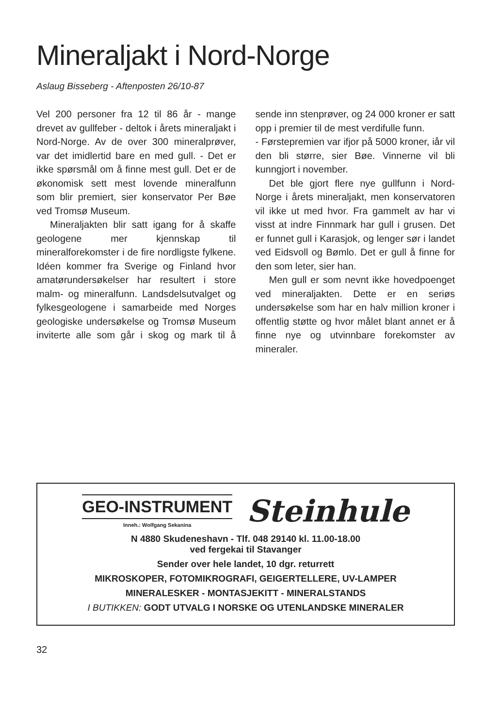Mineraljakt i Nord-Norge
Aslaug Bisseberg - Aftenposten 26/10-87
Vel 200 personer fra 12 til 86 år - mange drevet av gullfeber - deltok i årets mineraljakt i Nord-Norge. Av de over 300 mineralprøver, var det imidlertid bare en med gull. - Det er ikke spørsmål om å finne mest gull. Det er de økonomisk sett mest lovende mineralfunn som blir premiert, sier konservator Per Bøe ved Tromsø Museum.
Mineraljakten blir satt igang for å skaffe geologene mer kjennskap til mineralforekomster i de fire nordligste fylkene. Idéen kommer fra Sverige og Finland hvor amatørundersøkelser har resultert i store malm- og mineralfunn. Landsdelsutvalget og fylkesgeologene i samarbeide med Norges geologiske undersøkelse og Tromsø Museum inviterte alle som går i skog og mark til å sende inn stenprøver, og 24 000 kroner er satt opp i premier til de mest verdifulle funn.
- Førstepremien var ifjor på 5000 kroner, iår vil den bli større, sier Bøe. Vinnerne vil bli kunngjort i november.
Det ble gjort flere nye gullfunn i Nord-Norge i årets mineraljakt, men konservatoren vil ikke ut med hvor. Fra gammelt av har vi visst at indre Finnmark har gull i grusen. Det er funnet gull i Karasjok, og lenger sør i landet ved Eidsvoll og Bømlo. Det er gull å finne for den som leter, sier han.
Men gull er som nevnt ikke hovedpoenget ved mineraljakten. Dette er en seriøs undersøkelse som har en halv million kroner i offentlig støtte og hvor målet blant annet er å finne nye og utvinnbare forekomster av mineraler.
GEO-INSTRUMENT
Inneh.: Wolfgang Sekanina
Steinhule
N 4880 Skudeneshavn - Tlf. 048 29140 kl. 11.00-18.00
ved fergekai til Stavanger
Sender over hele landet, 10 dgr. returrett
MIKROSKOPER, FOTOMIKROGRAFI, GEIGERTELLERE, UV-LAMPER
MINERALESKER - MONTASJEKITT - MINERALSTANDS
I BUTIKKEN: GODT UTVALG I NORSKE OG UTENLANDSKE MINERALER
32